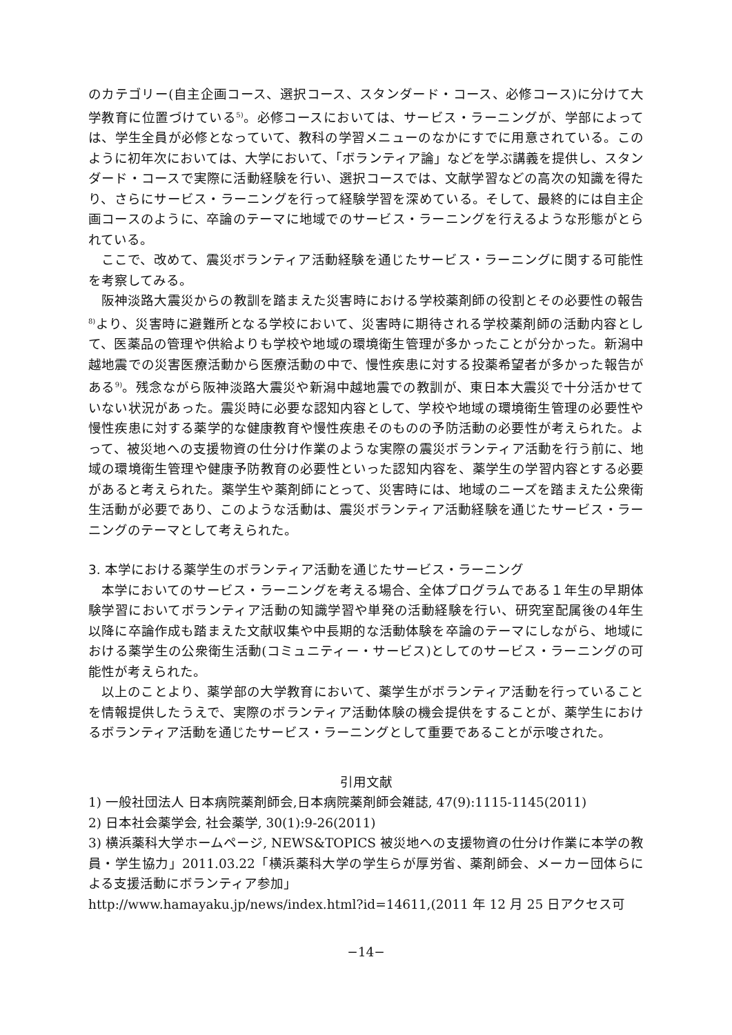のカテゴリー(自主企画コース、選択コース、スタンダード・コース、必修コース)に分けて大学教育に位置づけている<sup>5)</sup>。必修コースにおいては、サービス・ラーニングが、学部によっては、学生全員が必修となっていて、教科の学習メニューのなかにすでに用意されている。このように初年次においては、大学において、「ボランティア論」などを学ぶ講義を提供し、スタンダード・コースで実際に活動経験を行い、選択コースでは、文献学習などの高次の知識を得たり、さらにサービス・ラーニングを行って経験学習を深めている。そして、最終的には自主企画コースのように、卒論のテーマに地域でのサービス・ラーニングを行えるような形態がとられている。
ここで、改めて、震災ボランティア活動経験を通じたサービス・ラーニングに関する可能性を考察してみる。
阪神淡路大震災からの教訓を踏まえた災害時における学校薬剤師の役割とその必要性の報告<sup>8)</sup>より、災害時に避難所となる学校において、災害時に期待される学校薬剤師の活動内容として、医薬品の管理や供給よりも学校や地域の環境衛生管理が多かったことが分かった。新潟中越地震での災害医療活動から医療活動の中で、慢性疾患に対する投薬希望者が多かった報告がある<sup>9)</sup>。残念ながら阪神淡路大震災や新潟中越地震での教訓が、東日本大震災で十分活かせていない状況があった。震災時に必要な認知内容として、学校や地域の環境衛生管理の必要性や慢性疾患に対する薬学的な健康教育や慢性疾患そのものの予防活動の必要性が考えられた。よって、被災地への支援物資の仕分け作業のような実際の震災ボランティア活動を行う前に、地域の環境衛生管理や健康予防教育の必要性といった認知内容を、薬学生の学習内容とする必要があると考えられた。薬学生や薬剤師にとって、災害時には、地域のニーズを踏まえた公衆衛生活動が必要であり、このような活動は、震災ボランティア活動経験を通じたサービス・ラーニングのテーマとして考えられた。
3. 本学における薬学生のボランティア活動を通じたサービス・ラーニング
本学においてのサービス・ラーニングを考える場合、全体プログラムである１年生の早期体験学習においてボランティア活動の知識学習や単発の活動経験を行い、研究室配属後の4年生以降に卒論作成も踏まえた文献収集や中長期的な活動体験を卒論のテーマにしながら、地域における薬学生の公衆衛生活動(コミュニティー・サービス)としてのサービス・ラーニングの可能性が考えられた。
以上のことより、薬学部の大学教育において、薬学生がボランティア活動を行っていることを情報提供したうえで、実際のボランティア活動体験の機会提供をすることが、薬学生におけるボランティア活動を通じたサービス・ラーニングとして重要であることが示唆された。
引用文献
1) 一般社団法人 日本病院薬剤師会,日本病院薬剤師会雑誌, 47(9):1115-1145(2011)
2) 日本社会薬学会, 社会薬学, 30(1):9-26(2011)
3) 横浜薬科大学ホームページ, NEWS&TOPICS 被災地への支援物資の仕分け作業に本学の教員・学生協力」2011.03.22「横浜薬科大学の学生らが厚労省、薬剤師会、メーカー団体らによる支援活動にボランティア参加」
http://www.hamayaku.jp/news/index.html?id=14611,(2011 年 12 月 25 日アクセス可
−14−